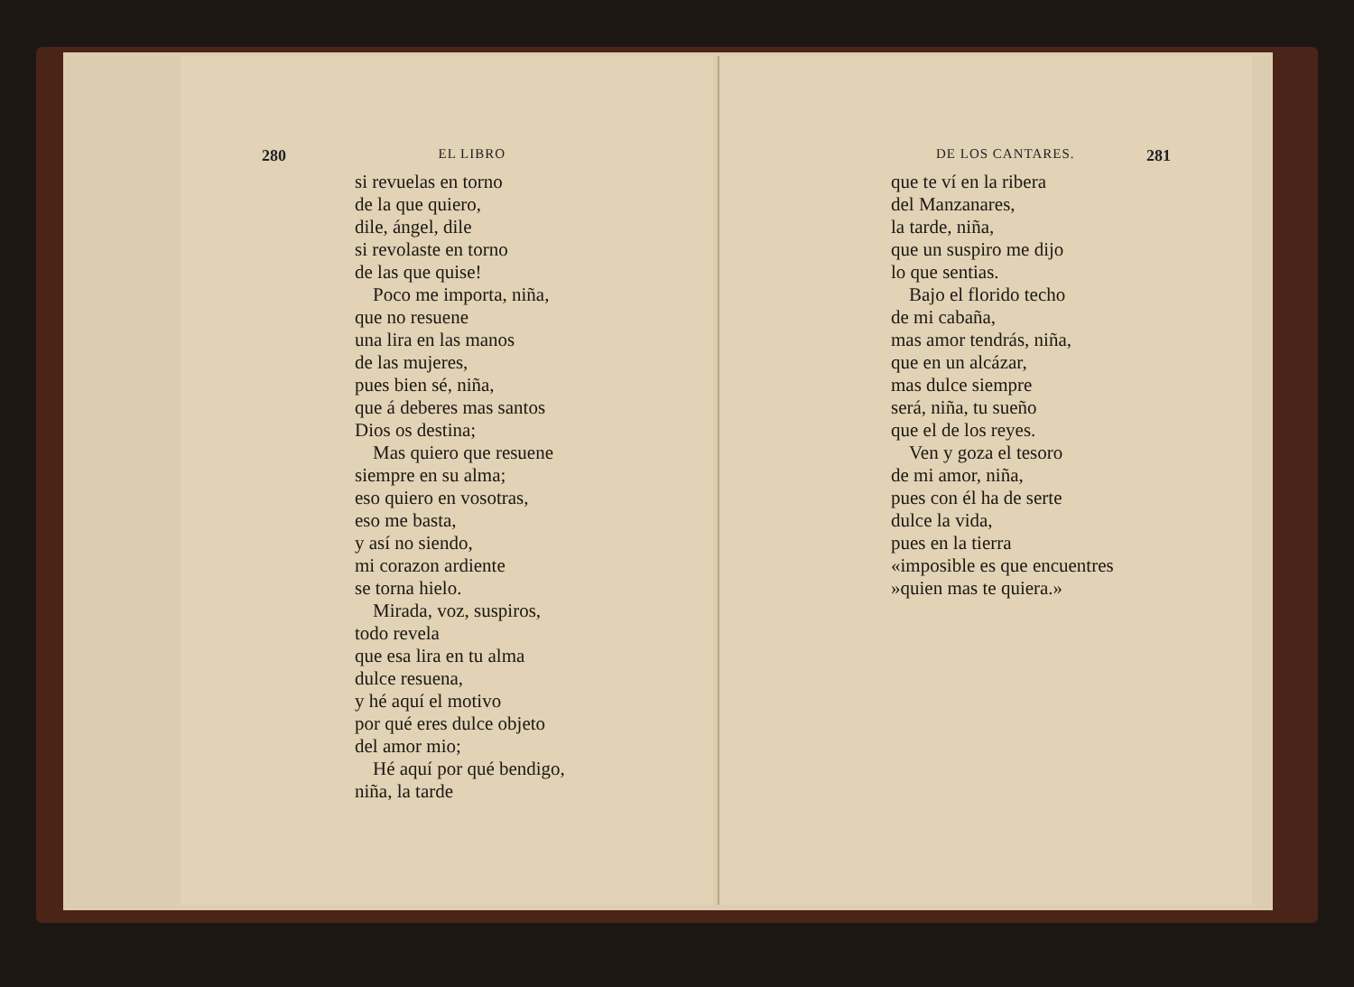280 EL LIBRO
si revuelas en torno
de la que quiero,
dile, ángel, dile
si revolaste en torno
de las que quise!
Poco me importa, niña,
que no resuene
una lira en las manos
de las mujeres,
pues bien sé, niña,
que á deberes mas santos
Dios os destina;
Mas quiero que resuene
siempre en su alma;
eso quiero en vosotras,
eso me basta,
y así no siendo,
mi corazon ardiente
se torna hielo.
Mirada, voz, suspiros,
todo revela
que esa lira en tu alma
dulce resuena,
y hé aquí el motivo
por qué eres dulce objeto
del amor mio;
Hé aquí por qué bendigo,
niña, la tarde
DE LOS CANTARES. 281
que te ví en la ribera
del Manzanares,
la tarde, niña,
que un suspiro me dijo
lo que sentias.
Bajo el florido techo
de mi cabaña,
mas amor tendrás, niña,
que en un alcázar,
mas dulce siempre
será, niña, tu sueño
que el de los reyes.
Ven y goza el tesoro
de mi amor, niña,
pues con él ha de serte
dulce la vida,
pues en la tierra
«imposible es que encuentres
»quien mas te quiera.»